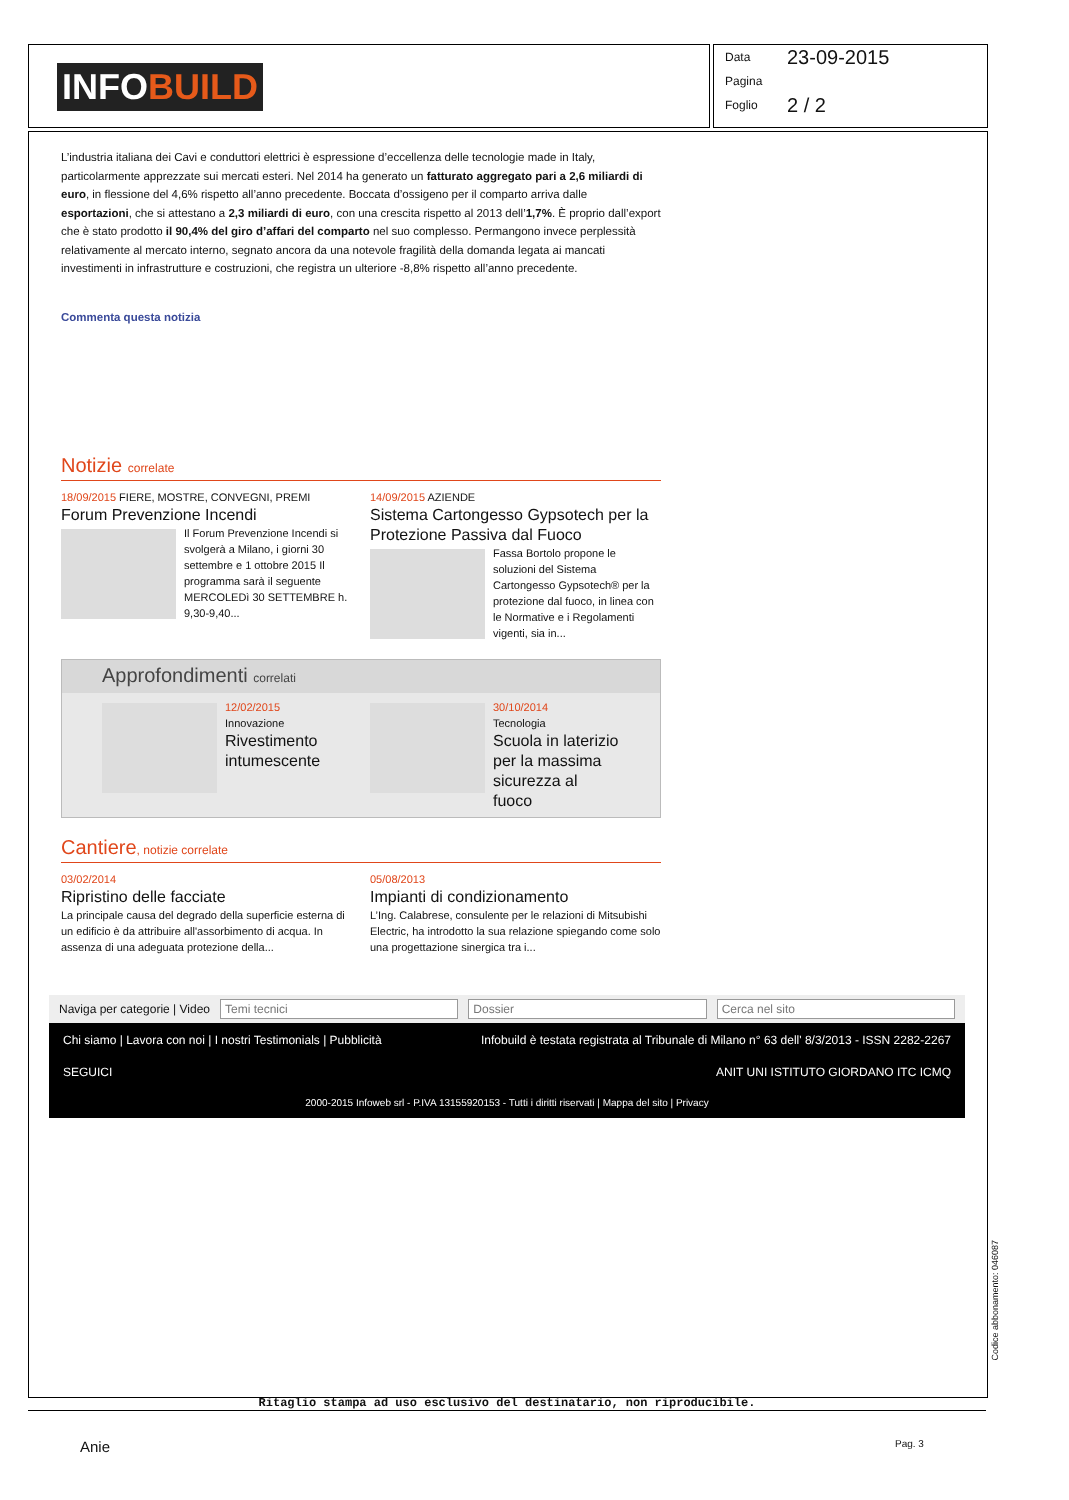INFOBUILD
Data 23-09-2015
Pagina
Foglio 2 / 2
L’industria italiana dei Cavi e conduttori elettrici è espressione d’eccellenza delle tecnologie made in Italy, particolarmente apprezzate sui mercati esteri. Nel 2014 ha generato un fatturato aggregato pari a 2,6 miliardi di euro, in flessione del 4,6% rispetto all’anno precedente. Boccata d’ossigeno per il comparto arriva dalle esportazioni, che si attestano a 2,3 miliardi di euro, con una crescita rispetto al 2013 dell’1,7%. È proprio dall’export che è stato prodotto il 90,4% del giro d’affari del comparto nel suo complesso. Permangono invece perplessità relativamente al mercato interno, segnato ancora da una notevole fragilità della domanda legata ai mancati investimenti in infrastrutture e costruzioni, che registra un ulteriore -8,8% rispetto all’anno precedente.
Commenta questa notizia
Notizie correlate
18/09/2015 FIERE, MOSTRE, CONVEGNI, PREMI
Forum Prevenzione Incendi
Il Forum Prevenzione Incendi si svolgerà a Milano, i giorni 30 settembre e 1 ottobre 2015 Il programma sarà il seguente MERCOLEDì 30 SETTEMBRE h. 9,30-9,40...
14/09/2015 AZIENDE
Sistema Cartongesso Gypsotech per la Protezione Passiva dal Fuoco
Fassa Bortolo propone le soluzioni del Sistema Cartongesso Gypsotech® per la protezione dal fuoco, in linea con le Normative e i Regolamenti vigenti, sia in...
Approfondimenti correlati
12/02/2015
Innovazione
Rivestimento intumescente
30/10/2014
Tecnologia
Scuola in laterizio per la massima sicurezza al fuoco
Cantiere, notizie correlate
03/02/2014
Ripristino delle facciate
La principale causa del degrado della superficie esterna di un edificio è da attribuire all'assorbimento di acqua. In assenza di una adeguata protezione della...
05/08/2013
Impianti di condizionamento
L’Ing. Calabrese, consulente per le relazioni di Mitsubishi Electric, ha introdotto la sua relazione spiegando come solo una progettazione sinergica tra i...
Naviga per categorie | Video Temi tecnici Dossier Cerca nel sito
Chi siamo | Lavora con noi | I nostri Testimonials | Pubblicità Infobuild è testata registrata al Tribunale di Milano n° 63 dell' 8/3/2013 - ISSN 2282-2267
SEGUICI ANIT UNI ISTITUTO GIORDANO ITC ICMQ
2000-2015 Infoweb srl - P.IVA 13155920153 - Tutti i diritti riservati | Mappa del sito | Privacy
Ritaglio stampa ad uso esclusivo del destinatario, non riproducibile.
Codice abbonamento: 046087
Anie Pag. 3